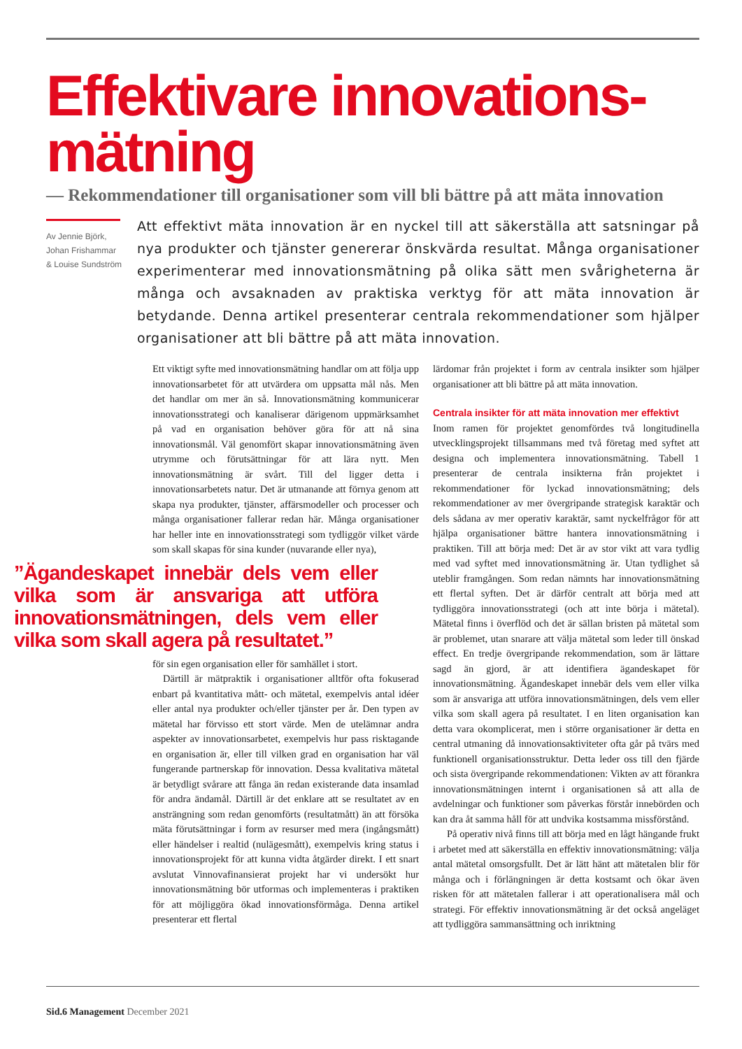Effektivare innovations-
mätning
— Rekommendationer till organisationer som vill bli bättre på att mäta innovation
Av Jennie Björk,
Johan Frishammar
& Louise Sundström
Att effektivt mäta innovation är en nyckel till att säkerställa att satsningar på nya produkter och tjänster genererar önskvärda resultat. Många organisationer experimenterar med innovationsmätning på olika sätt men svårigheterna är många och avsaknaden av praktiska verktyg för att mäta innovation är betydande. Denna artikel presenterar centrala rekommendationer som hjälper organisationer att bli bättre på att mäta innovation.
Ett viktigt syfte med innovationsmätning handlar om att följa upp innovationsarbetet för att utvärdera om uppsatta mål nås. Men det handlar om mer än så. Innovationsmätning kommunicerar innovationsstrategi och kanaliserar därigenom uppmärksamhet på vad en organisation behöver göra för att nå sina innovationsmål. Väl genomfört skapar innovationsmätning även utrymme och förutsättningar för att lära nytt. Men innovationsmätning är svårt. Till del ligger detta i innovationsarbetets natur. Det är utmanande att förnya genom att skapa nya produkter, tjänster, affärsmodeller och processer och många organisationer fallerar redan här. Många organisationer har heller inte en innovationsstrategi som tydliggör vilket värde som skall skapas för sina kunder (nuvarande eller nya),
”Ägandeskapet innebär dels vem eller vilka som är ansvariga att utföra innovationsmätningen, dels vem eller vilka som skall agera på resultatet.”
för sin egen organisation eller för samhället i stort.
Därtill är mätpraktik i organisationer alltför ofta fokuserad enbart på kvantitativa mått- och mätetal, exempelvis antal idéer eller antal nya produkter och/eller tjänster per år. Den typen av mätetal har förvisso ett stort värde. Men de utelämnar andra aspekter av innovationsarbetet, exempelvis hur pass risktagande en organisation är, eller till vilken grad en organisation har väl fungerande partnerskap för innovation. Dessa kvalitativa mätetal är betydligt svårare att fånga än redan existerande data insamlad för andra ändamål. Därtill är det enklare att se resultatet av en ansträngning som redan genomförts (resultatmått) än att försöka mäta förutsättningar i form av resurser med mera (ingångsmått) eller händelser i realtid (nulägesmått), exempelvis kring status i innovationsprojekt för att kunna vidta åtgärder direkt. I ett snart avslutat Vinnovafinansierat projekt har vi undersökt hur innovationsmätning bör utformas och implementeras i praktiken för att möjliggöra ökad innovationsförmåga. Denna artikel presenterar ett flertal
lärdomar från projektet i form av centrala insikter som hjälper organisationer att bli bättre på att mäta innovation.
Centrala insikter för att mäta innovation mer effektivt
Inom ramen för projektet genomfördes två longitudinella utvecklingsprojekt tillsammans med två företag med syftet att designa och implementera innovationsmätning. Tabell 1 presenterar de centrala insikterna från projektet i rekommendationer för lyckad innovationsmätning; dels rekommendationer av mer övergripande strategisk karaktär och dels sådana av mer operativ karaktär, samt nyckelfrågor för att hjälpa organisationer bättre hantera innovationsmätning i praktiken. Till att börja med: Det är av stor vikt att vara tydlig med vad syftet med innovationsmätning är. Utan tydlighet så uteblir framgången. Som redan nämnts har innovationsmätning ett flertal syften. Det är därför centralt att börja med att tydliggöra innovationsstrategi (och att inte börja i mätetal). Mätetal finns i överflöd och det är sällan bristen på mätetal som är problemet, utan snarare att välja mätetal som leder till önskad effect. En tredje övergripande rekommendation, som är lättare sagd än gjord, är att identifiera ägandeskapet för innovationsmätning. Ägandeskapet innebär dels vem eller vilka som är ansvariga att utföra innovationsmätningen, dels vem eller vilka som skall agera på resultatet. I en liten organisation kan detta vara okomplicerat, men i större organisationer är detta en central utmaning då innovationsaktiviteter ofta går på tvärs med funktionell organisationsstruktur. Detta leder oss till den fjärde och sista övergripande rekommendationen: Vikten av att förankra innovationsmätningen internt i organisationen så att alla de avdelningar och funktioner som påverkas förstår innebörden och kan dra åt samma håll för att undvika kostsamma missförstånd.
På operativ nivå finns till att börja med en lågt hängande frukt i arbetet med att säkerställa en effektiv innovationsmätning: välja antal mätetal omsorgsfullt. Det är lätt hänt att mätetalen blir för många och i förlängningen är detta kostsamt och ökar även risken för att mätetalen fallerar i att operationalisera mål och strategi. För effektiv innovationsmätning är det också angeläget att tydliggöra sammansättning och inriktning
Sid.6 Management December 2021